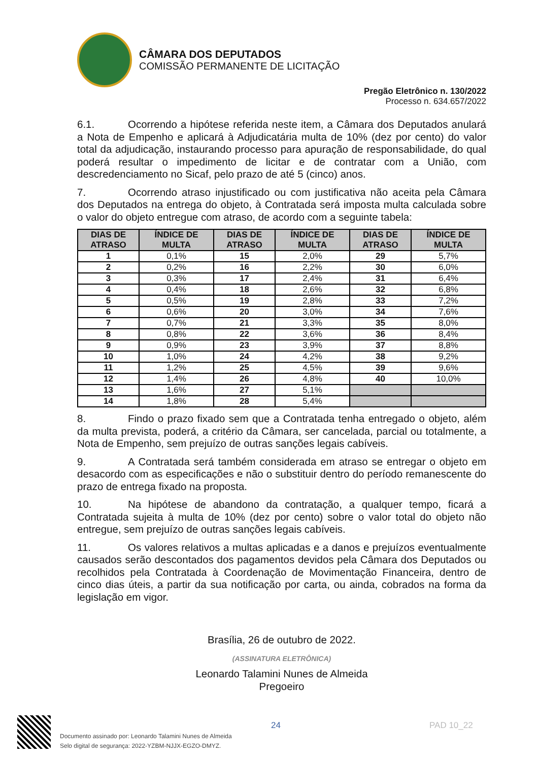CÂMARA DOS DEPUTADOS
COMISSÃO PERMANENTE DE LICITAÇÃO
Pregão Eletrônico n. 130/2022
Processo n. 634.657/2022
6.1. Ocorrendo a hipótese referida neste item, a Câmara dos Deputados anulará a Nota de Empenho e aplicará à Adjudicatária multa de 10% (dez por cento) do valor total da adjudicação, instaurando processo para apuração de responsabilidade, do qual poderá resultar o impedimento de licitar e de contratar com a União, com descredenciamento no Sicaf, pelo prazo de até 5 (cinco) anos.
7. Ocorrendo atraso injustificado ou com justificativa não aceita pela Câmara dos Deputados na entrega do objeto, à Contratada será imposta multa calculada sobre o valor do objeto entregue com atraso, de acordo com a seguinte tabela:
| DIAS DE ATRASO | ÍNDICE DE MULTA | DIAS DE ATRASO | ÍNDICE DE MULTA | DIAS DE ATRASO | ÍNDICE DE MULTA |
| --- | --- | --- | --- | --- | --- |
| 1 | 0,1% | 15 | 2,0% | 29 | 5,7% |
| 2 | 0,2% | 16 | 2,2% | 30 | 6,0% |
| 3 | 0,3% | 17 | 2,4% | 31 | 6,4% |
| 4 | 0,4% | 18 | 2,6% | 32 | 6,8% |
| 5 | 0,5% | 19 | 2,8% | 33 | 7,2% |
| 6 | 0,6% | 20 | 3,0% | 34 | 7,6% |
| 7 | 0,7% | 21 | 3,3% | 35 | 8,0% |
| 8 | 0,8% | 22 | 3,6% | 36 | 8,4% |
| 9 | 0,9% | 23 | 3,9% | 37 | 8,8% |
| 10 | 1,0% | 24 | 4,2% | 38 | 9,2% |
| 11 | 1,2% | 25 | 4,5% | 39 | 9,6% |
| 12 | 1,4% | 26 | 4,8% | 40 | 10,0% |
| 13 | 1,6% | 27 | 5,1% | | |
| 14 | 1,8% | 28 | 5,4% | | |
8. Findo o prazo fixado sem que a Contratada tenha entregado o objeto, além da multa prevista, poderá, a critério da Câmara, ser cancelada, parcial ou totalmente, a Nota de Empenho, sem prejuízo de outras sanções legais cabíveis.
9. A Contratada será também considerada em atraso se entregar o objeto em desacordo com as especificações e não o substituir dentro do período remanescente do prazo de entrega fixado na proposta.
10. Na hipótese de abandono da contratação, a qualquer tempo, ficará a Contratada sujeita à multa de 10% (dez por cento) sobre o valor total do objeto não entregue, sem prejuízo de outras sanções legais cabíveis.
11. Os valores relativos a multas aplicadas e a danos e prejuízos eventualmente causados serão descontados dos pagamentos devidos pela Câmara dos Deputados ou recolhidos pela Contratada à Coordenação de Movimentação Financeira, dentro de cinco dias úteis, a partir da sua notificação por carta, ou ainda, cobrados na forma da legislação em vigor.
Brasília, 26 de outubro de 2022.
(ASSINATURA ELETRÔNICA)
Leonardo Talamini Nunes de Almeida
Pregoeiro
Documento assinado por: Leonardo Talamini Nunes de Almeida
Selo digital de segurança: 2022-YZBM-NJJX-EGZO-DMYZ.
24 PAD 10_22